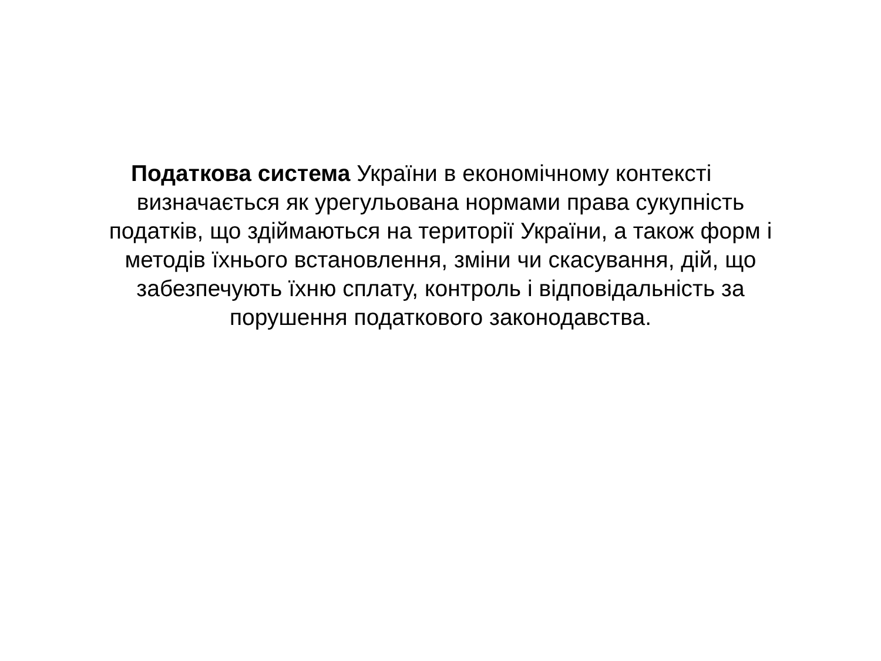Податкова система України в економічному контексті
визначається як урегульована нормами права сукупність
податків, що здіймаються на території України, а також форм і
методів їхнього встановлення, зміни чи скасування, дій, що
забезпечують їхню сплату, контроль і відповідальність за
порушення податкового законодавства.